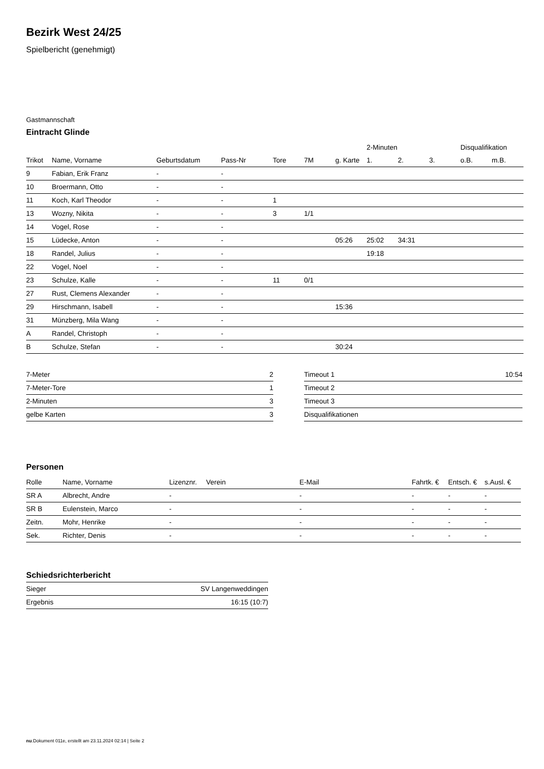Bezirk West 24/25
Spielbericht (genehmigt)
Gastmannschaft
Eintracht Glinde
| | | | | | | | 2-Minuten | | | Disqualifikation | |
| --- | --- | --- | --- | --- | --- | --- | --- | --- | --- | --- | --- |
| Trikot | Name, Vorname | Geburtsdatum | Pass-Nr | Tore | 7M | g. Karte | 1. | 2. | 3. | o.B. | m.B. |
| 9 | Fabian, Erik Franz | - | - | | | | | | | | |
| 10 | Broermann, Otto | - | - | | | | | | | | |
| 11 | Koch, Karl Theodor | - | - | 1 | | | | | | | |
| 13 | Wozny, Nikita | - | - | 3 | 1/1 | | | | | | |
| 14 | Vogel, Rose | - | - | | | | | | | | |
| 15 | Lüdecke, Anton | - | - | | | 05:26 | 25:02 | 34:31 | | | |
| 18 | Randel, Julius | - | - | | | | 19:18 | | | | |
| 22 | Vogel, Noel | - | - | | | | | | | | |
| 23 | Schulze, Kalle | - | - | 11 | 0/1 | | | | | | |
| 27 | Rust, Clemens Alexander | - | - | | | | | | | | |
| 29 | Hirschmann, Isabell | - | - | | | 15:36 | | | | | |
| 31 | Münzberg, Mila Wang | - | - | | | | | | | | |
| A | Randel, Christoph | - | - | | | | | | | | |
| B | Schulze, Stefan | - | - | | | 30:24 | | | | | |
| 7-Meter | 2 |
| 7-Meter-Tore | 1 |
| 2-Minuten | 3 |
| gelbe Karten | 3 |
| Timeout 1 | 10:54 |
| Timeout 2 | |
| Timeout 3 | |
| Disqualifikationen | |
Personen
| Rolle | Name, Vorname | Lizenznr. | Verein | E-Mail | Fahrtk. € | Entsch. € | s.Ausl. € |
| --- | --- | --- | --- | --- | --- | --- | --- |
| SR A | Albrecht, Andre | - | | - | - | - | - |
| SR B | Eulenstein, Marco | - | | - | - | - | - |
| Zeitn. | Mohr, Henrike | - | | - | - | - | - |
| Sek. | Richter, Denis | - | | - | - | - | - |
Schiedsrichterbericht
| Sieger | SV Langenweddingen |
| Ergebnis | 16:15 (10:7) |
nu.Dokument 011e, erstellt am 23.11.2024 02:14 | Seite 2